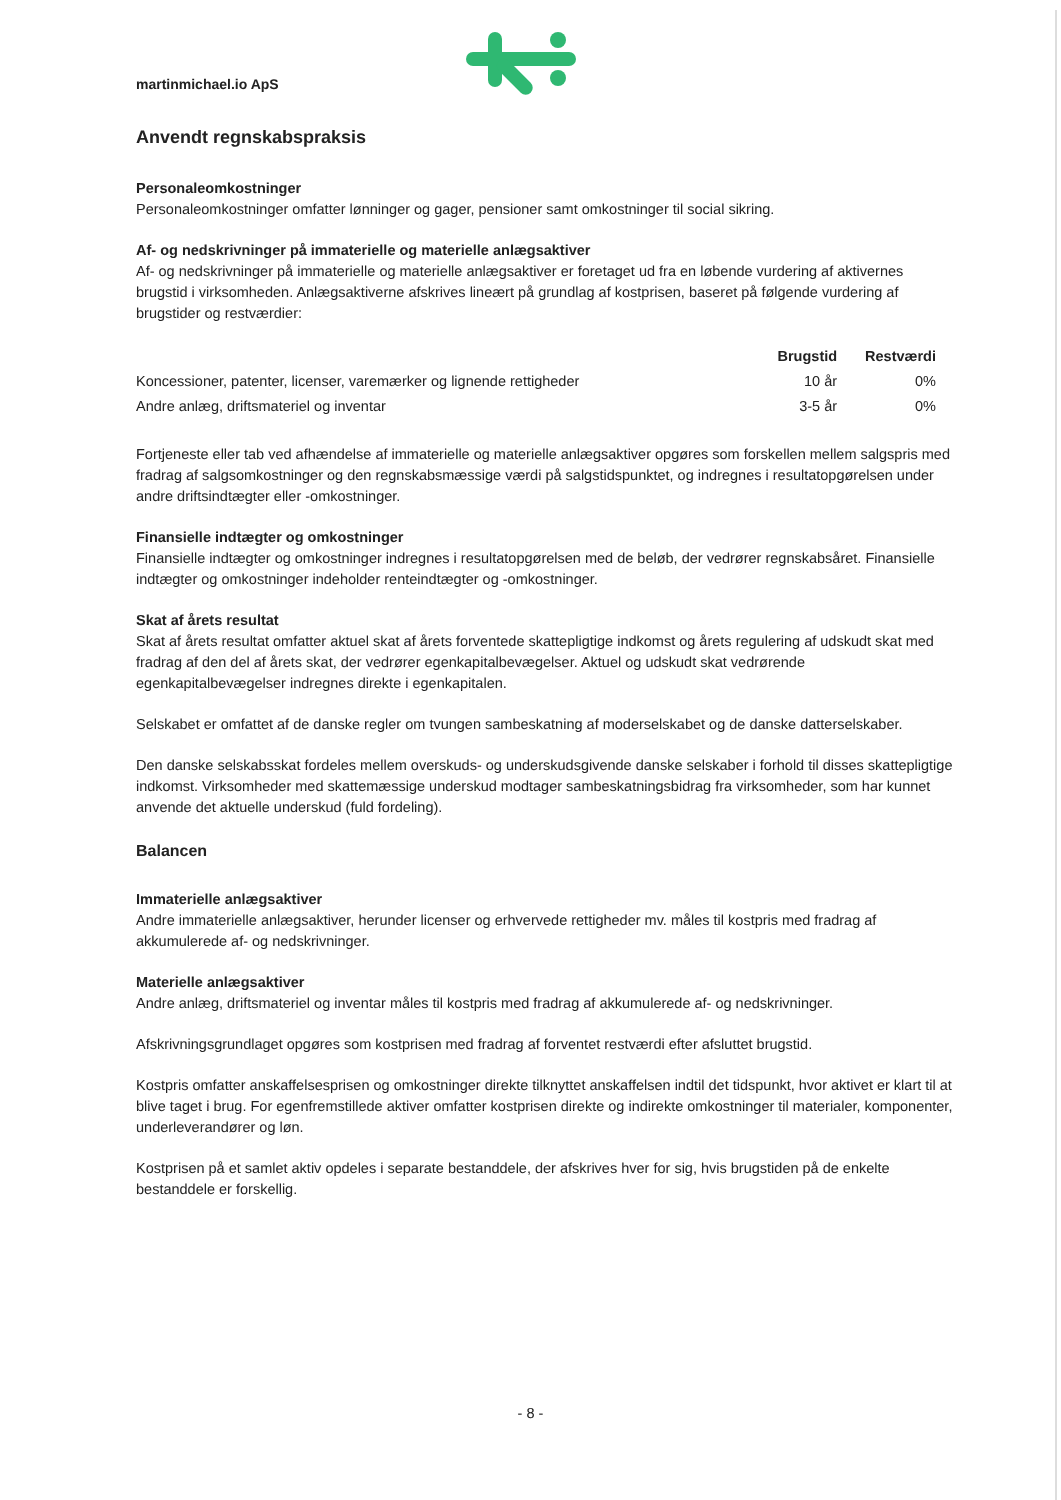martinmichael.io ApS
Anvendt regnskabspraksis
Personaleomkostninger
Personaleomkostninger omfatter lønninger og gager, pensioner samt omkostninger til social sikring.
Af- og nedskrivninger på immaterielle og materielle anlægsaktiver
Af- og nedskrivninger på immaterielle og materielle anlægsaktiver er foretaget ud fra en løbende vurdering af aktivernes brugstid i virksomheden. Anlægsaktiverne afskrives lineært på grundlag af kostprisen, baseret på følgende vurdering af brugstider og restværdier:
| | Brugstid | Restværdi |
| --- | --- | --- |
| Koncessioner, patenter, licenser, varemærker og lignende rettigheder | 10 år | 0% |
| Andre anlæg, driftsmateriel og inventar | 3-5 år | 0% |
Fortjeneste eller tab ved afhændelse af immaterielle og materielle anlægsaktiver opgøres som forskellen mellem salgspris med fradrag af salgsomkostninger og den regnskabsmæssige værdi på salgstidspunktet, og indregnes i resultatopgørelsen under andre driftsindtægter eller -omkostninger.
Finansielle indtægter og omkostninger
Finansielle indtægter og omkostninger indregnes i resultatopgørelsen med de beløb, der vedrører regnskabsåret. Finansielle indtægter og omkostninger indeholder renteindtægter og -omkostninger.
Skat af årets resultat
Skat af årets resultat omfatter aktuel skat af årets forventede skattepligtige indkomst og årets regulering af udskudt skat med fradrag af den del af årets skat, der vedrører egenkapitalbevægelser. Aktuel og udskudt skat vedrørende egenkapitalbevægelser indregnes direkte i egenkapitalen.
Selskabet er omfattet af de danske regler om tvungen sambeskatning af moderselskabet og de danske datterselskaber.
Den danske selskabsskat fordeles mellem overskuds- og underskudsgivende danske selskaber i forhold til disses skattepligtige indkomst. Virksomheder med skattemæssige underskud modtager sambeskatningsbidrag fra virksomheder, som har kunnet anvende det aktuelle underskud (fuld fordeling).
Balancen
Immaterielle anlægsaktiver
Andre immaterielle anlægsaktiver, herunder licenser og erhvervede rettigheder mv. måles til kostpris med fradrag af akkumulerede af- og nedskrivninger.
Materielle anlægsaktiver
Andre anlæg, driftsmateriel og inventar måles til kostpris med fradrag af akkumulerede af- og nedskrivninger.
Afskrivningsgrundlaget opgøres som kostprisen med fradrag af forventet restværdi efter afsluttet brugstid.
Kostpris omfatter anskaffelsesprisen og omkostninger direkte tilknyttet anskaffelsen indtil det tidspunkt, hvor aktivet er klart til at blive taget i brug. For egenfremstillede aktiver omfatter kostprisen direkte og indirekte omkostninger til materialer, komponenter, underleverandører og løn.
Kostprisen på et samlet aktiv opdeles i separate bestanddele, der afskrives hver for sig, hvis brugstiden på de enkelte bestanddele er forskellig.
- 8 -